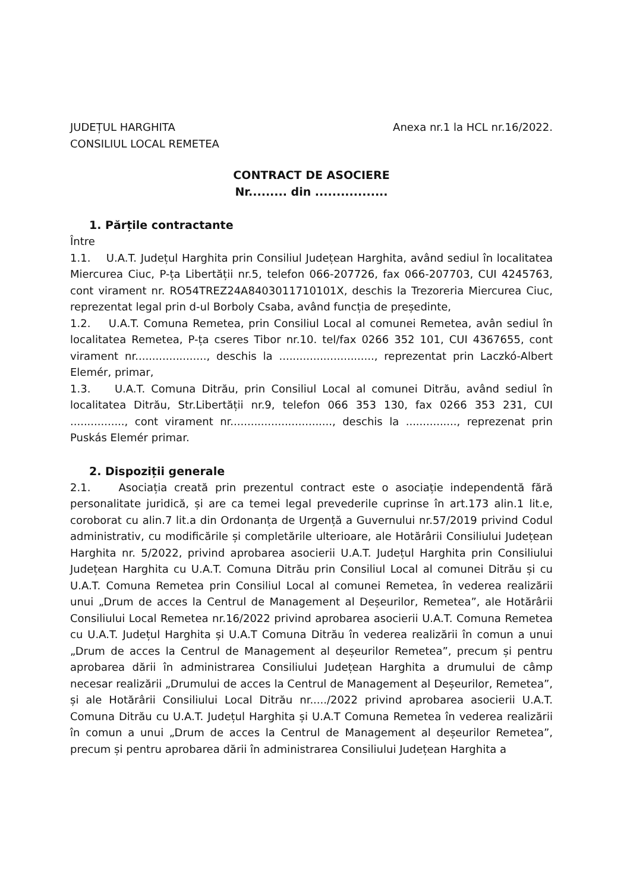JUDEȚUL HARGHITA
CONSILIUL LOCAL REMETEA
Anexa nr.1 la HCL nr.16/2022.
CONTRACT DE ASOCIERE
Nr......... din .................
1. Părțile contractante
Între
1.1. U.A.T. Județul Harghita prin Consiliul Județean Harghita, având sediul în localitatea Miercurea Ciuc, P-ța Libertății nr.5, telefon 066-207726, fax 066-207703, CUI 4245763, cont virament nr. RO54TREZ24A8403011710101X, deschis la Trezoreria Miercurea Ciuc, reprezentat legal prin d-ul Borboly Csaba, având funcția de președinte,
1.2. U.A.T. Comuna Remetea, prin Consiliul Local al comunei Remetea, avân sediul în localitatea Remetea, P-ța cseres Tibor nr.10. tel/fax 0266 352 101, CUI 4367655, cont virament nr....................., deschis la ............................, reprezentat prin Laczkó-Albert Elemér, primar,
1.3. U.A.T. Comuna Ditrău, prin Consiliul Local al comunei Ditrău, având sediul în localitatea Ditrău, Str.Libertății nr.9, telefon 066 353 130, fax 0266 353 231, CUI ................, cont virament nr.............................., deschis la ..............., reprezenat prin Puskás Elemér primar.
2. Dispoziții generale
2.1. Asociația creată prin prezentul contract este o asociație independentă fără personalitate juridică, și are ca temei legal prevederile cuprinse în art.173 alin.1 lit.e, coroborat cu alin.7 lit.a din Ordonanța de Urgență a Guvernului nr.57/2019 privind Codul administrativ, cu modificările și completările ulterioare, ale Hotărârii Consiliului Județean Harghita nr. 5/2022, privind aprobarea asocierii U.A.T. Județul Harghita prin Consiliului Județean Harghita cu U.A.T. Comuna Ditrău prin Consiliul Local al comunei Ditrău și cu U.A.T. Comuna Remetea prin Consiliul Local al comunei Remetea, în vederea realizării unui „Drum de acces la Centrul de Management al Deșeurilor, Remetea”, ale Hotărârii Consiliului Local Remetea nr.16/2022 privind aprobarea asocierii U.A.T. Comuna Remetea cu U.A.T. Județul Harghita și U.A.T Comuna Ditrău în vederea realizării în comun a unui „Drum de acces la Centrul de Management al deșeurilor Remetea”, precum și pentru aprobarea dării în administrarea Consiliului Județean Harghita a drumului de câmp necesar realizării „Drumului de acces la Centrul de Management al Deșeurilor, Remetea”, și ale Hotărârii Consiliului Local Ditrău nr...../2022 privind aprobarea asocierii U.A.T. Comuna Ditrău cu U.A.T. Județul Harghita și U.A.T Comuna Remetea în vederea realizării în comun a unui „Drum de acces la Centrul de Management al deșeurilor Remetea”, precum și pentru aprobarea dării în administrarea Consiliului Județean Harghita a